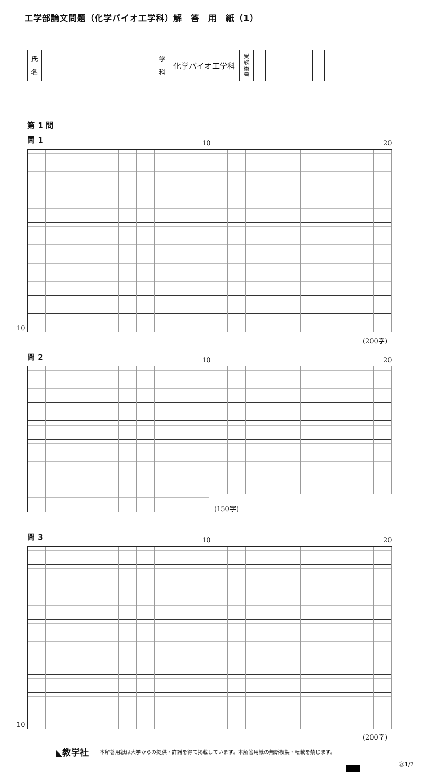工学部論文問題（化学バイオ工学科）解　答　用　紙（1）
| 氏 名 | | 学 科 | 化学バイオ工学科 | 受 験 番 号 | | | | | | |
第 1 問
問 1 10 20
10
(200字)
問 2 10 20
(150字)
問 3 10 20
10
(200字)
◣教学社 本解答用紙は大学からの提供・許諾を得て掲載しています。本解答用紙の無断複製・転載を禁じます。
㉗1/2